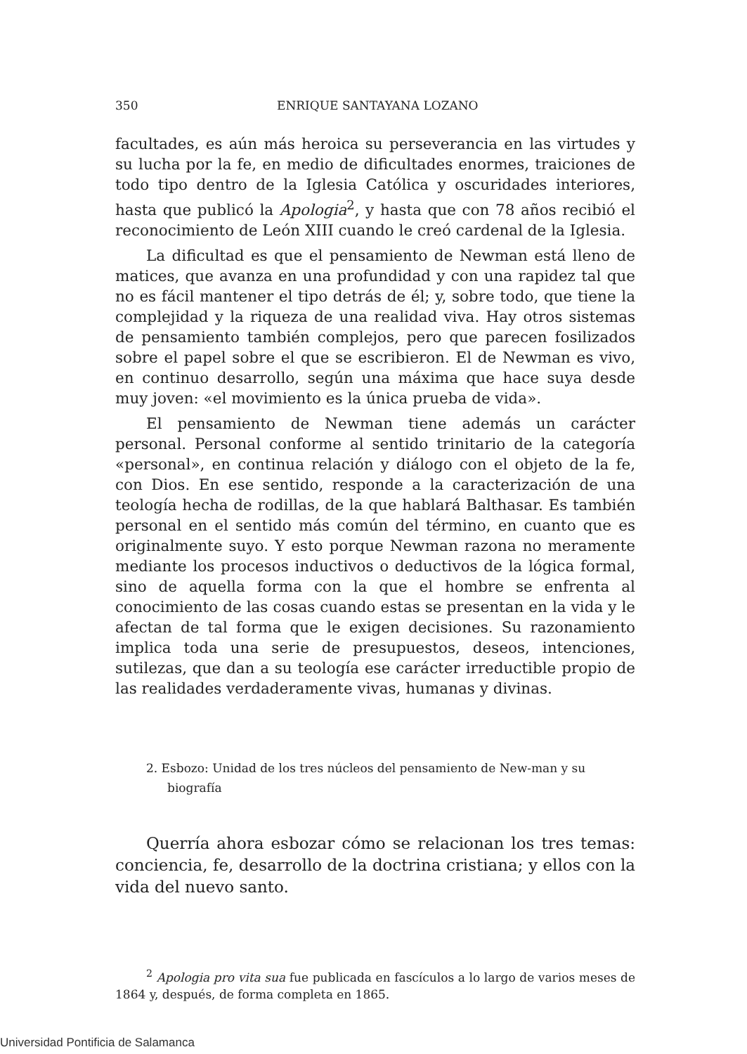350 ENRIQUE SANTAYANA LOZANO
facultades, es aún más heroica su perseverancia en las virtudes y su lucha por la fe, en medio de dificultades enormes, traiciones de todo tipo dentro de la Iglesia Católica y oscuridades interiores, hasta que publicó la Apologia<sup>2</sup>, y hasta que con 78 años recibió el reconocimiento de León XIII cuando le creó cardenal de la Iglesia.
La dificultad es que el pensamiento de Newman está lleno de matices, que avanza en una profundidad y con una rapidez tal que no es fácil mantener el tipo detrás de él; y, sobre todo, que tiene la complejidad y la riqueza de una realidad viva. Hay otros sistemas de pensamiento también complejos, pero que parecen fosilizados sobre el papel sobre el que se escribieron. El de Newman es vivo, en continuo desarrollo, según una máxima que hace suya desde muy joven: «el movimiento es la única prueba de vida».
El pensamiento de Newman tiene además un carácter personal. Personal conforme al sentido trinitario de la categoría «personal», en continua relación y diálogo con el objeto de la fe, con Dios. En ese sentido, responde a la caracterización de una teología hecha de rodillas, de la que hablará Balthasar. Es también personal en el sentido más común del término, en cuanto que es originalmente suyo. Y esto porque Newman razona no meramente mediante los procesos inductivos o deductivos de la lógica formal, sino de aquella forma con la que el hombre se enfrenta al conocimiento de las cosas cuando estas se presentan en la vida y le afectan de tal forma que le exigen decisiones. Su razonamiento implica toda una serie de presupuestos, deseos, intenciones, sutilezas, que dan a su teología ese carácter irreductible propio de las realidades verdaderamente vivas, humanas y divinas.
2. Esbozo: Unidad de los tres núcleos del pensamiento de New-man y su biografía
Querría ahora esbozar cómo se relacionan los tres temas: conciencia, fe, desarrollo de la doctrina cristiana; y ellos con la vida del nuevo santo.
<sup>2</sup> Apologia pro vita sua fue publicada en fascículos a lo largo de varios meses de 1864 y, después, de forma completa en 1865.
Universidad Pontificia de Salamanca